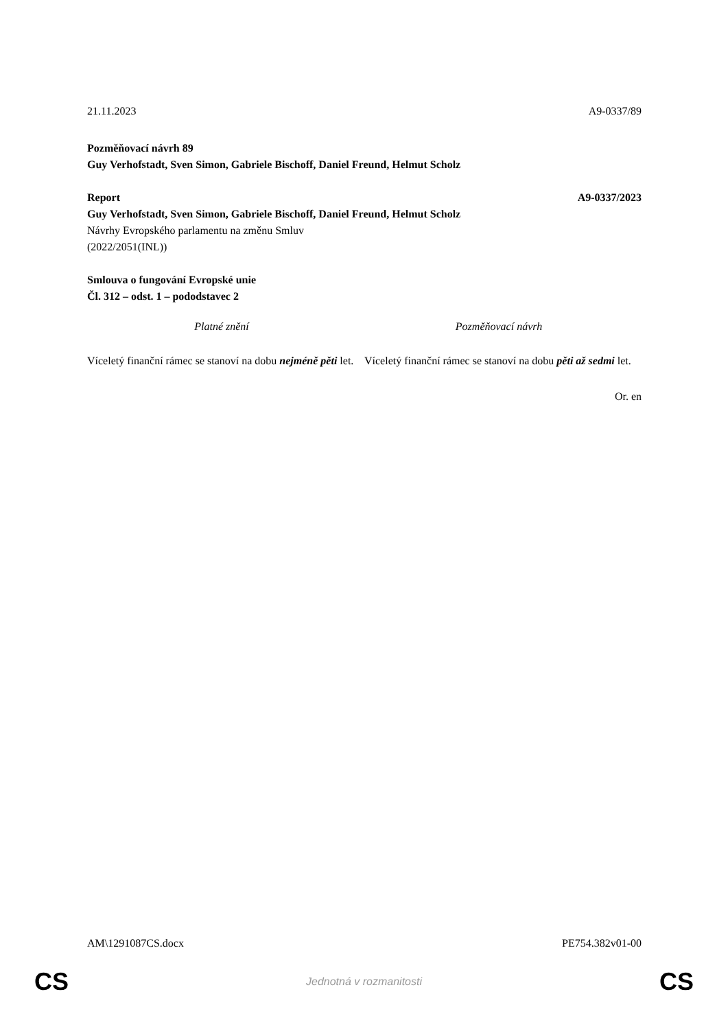21.11.2023 A9-0337/89
Pozměňovací návrh 89
Guy Verhofstadt, Sven Simon, Gabriele Bischoff, Daniel Freund, Helmut Scholz
Report A9-0337/2023
Guy Verhofstadt, Sven Simon, Gabriele Bischoff, Daniel Freund, Helmut Scholz
Návrhy Evropského parlamentu na změnu Smluv
(2022/2051(INL))
Smlouva o fungování Evropské unie
Čl. 312 – odst. 1 – pododstavec 2
| Platné znění | Pozměňovací návrh |
| --- | --- |
| Víceletý finanční rámec se stanoví na dobu nejméně pěti let. | Víceletý finanční rámec se stanoví na dobu pěti až sedmi let. |
Or. en
AM\1291087CS.docx PE754.382v01-00
CS Jednotná v rozmanitosti CS